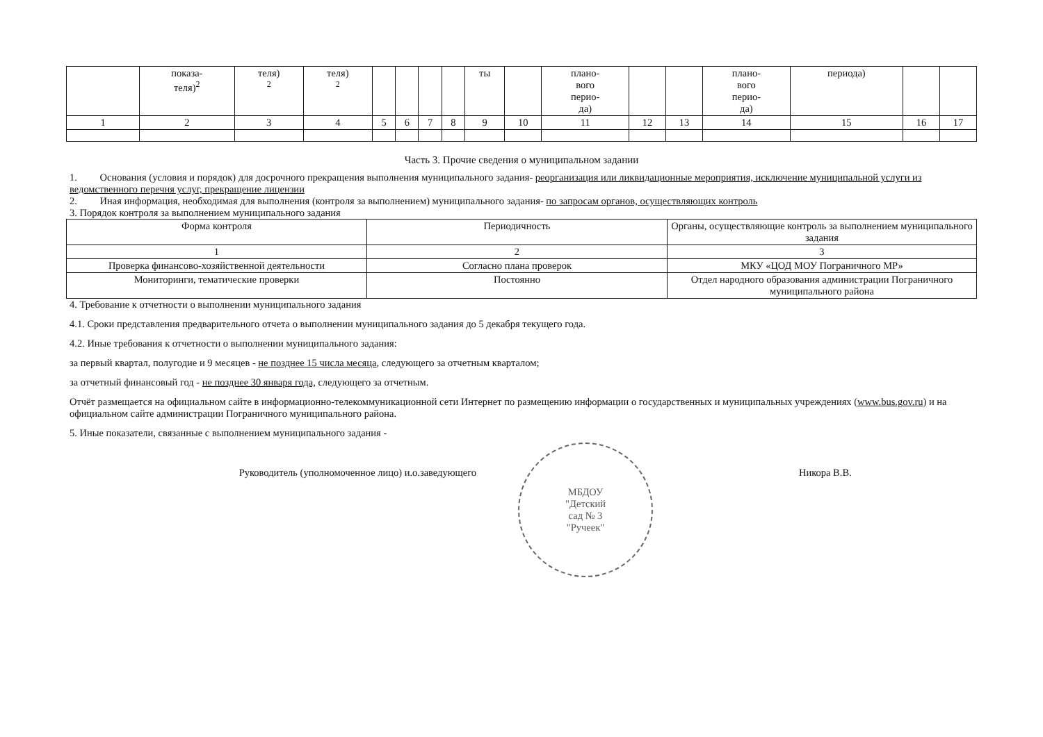| | показа- теля)<sup>2</sup> | теля) <sup>2</sup> | теля) <sup>2</sup> | | | | | ты | | плано- вого перио- да) | | | плано- вого перио- да) | периода) | | |
| 1 | 2 | 3 | 4 | 5 | 6 | 7 | 8 | 9 | 10 | 11 | 12 | 13 | 14 | 15 | 16 | 17 |
Часть 3. Прочие сведения о муниципальном задании
1. Основания (условия и порядок) для досрочного прекращения выполнения муниципального задания- реорганизация или ликвидационные мероприятия, исключение муниципальной услуги из ведомственного перечня услуг, прекращение лицензии
2. Иная информация, необходимая для выполнения (контроля за выполнением) муниципального задания- по запросам органов, осуществляющих контроль
3. Порядок контроля за выполнением муниципального задания
| Форма контроля | Периодичность | Органы, осуществляющие контроль за выполнением муниципального задания |
| --- | --- | --- |
| 1 | 2 | 3 |
| Проверка финансово-хозяйственной деятельности | Согласно плана проверок | МКУ «ЦОД МОУ Пограничного МР» |
| Мониторинги, тематические проверки | Постоянно | Отдел народного образования администрации Пограничного муниципального района |
4. Требование к отчетности о выполнении муниципального задания
4.1. Сроки представления предварительного отчета о выполнении муниципального задания до 5 декабря текущего года.
4.2. Иные требования к отчетности о выполнении муниципального задания:
за первый квартал, полугодие и 9 месяцев - не позднее 15 числа месяца, следующего за отчетным кварталом;
за отчетный финансовый год - не позднее 30 января года, следующего за отчетным.
Отчёт размещается на официальном сайте в информационно-телекоммуникационной сети Интернет по размещению информации о государственных и муниципальных учреждениях (www.bus.gov.ru) и на официальном сайте администрации Пограничного муниципального района.
5. Иные показатели, связанные с выполнением муниципального задания -
Руководитель (уполномоченное лицо) и.о.заведующего
МБДОУ
"Детский
сад № 3
"Ручеек"
Никора В.В.